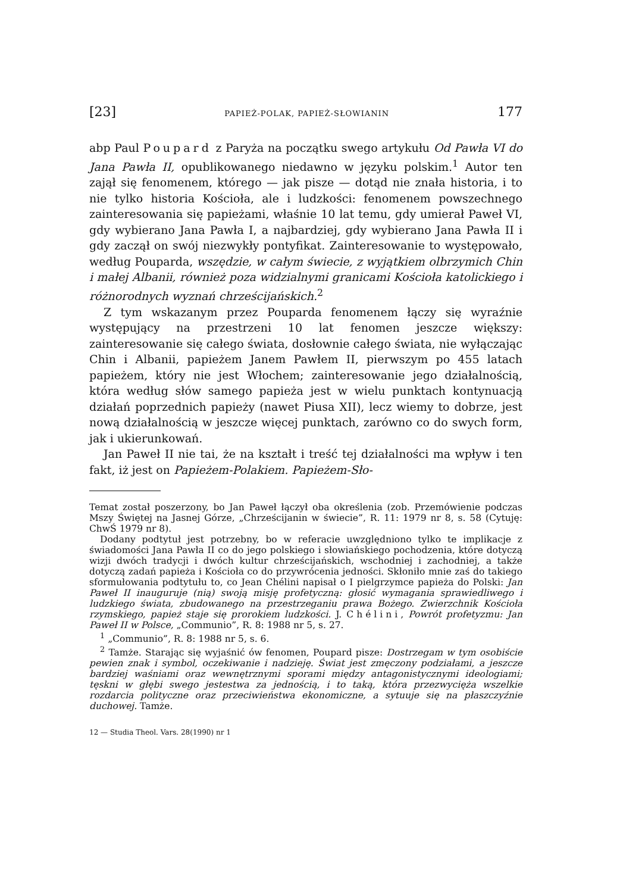[23] PAPIEŻ-POLAK, PAPIEŻ-SŁOWIANIN 177
abp Paul Poupard z Paryża na początku swego artykułu Od Pawła VI do Jana Pawła II, opublikowanego niedawno w języku polskim.<sup>1</sup> Autor ten zajął się fenomenem, którego — jak pisze — dotąd nie znała historia, i to nie tylko historia Kościoła, ale i ludzkości: fenomenem powszechnego zainteresowania się papieżami, właśnie 10 lat temu, gdy umierał Paweł VI, gdy wybierano Jana Pawła I, a najbardziej, gdy wybierano Jana Pawła II i gdy zaczął on swój niezwykły pontyfikat. Zainteresowanie to występowało, według Pouparda, wszędzie, w całym świecie, z wyjątkiem olbrzymich Chin i małej Albanii, również poza widzialnymi granicami Kościoła katolickiego i różnorodnych wyznań chrześcijańskich.<sup>2</sup>
Z tym wskazanym przez Pouparda fenomenem łączy się wyraźnie występujący na przestrzeni 10 lat fenomen jeszcze większy: zainteresowanie się całego świata, dosłownie całego świata, nie wyłączając Chin i Albanii, papieżem Janem Pawłem II, pierwszym po 455 latach papieżem, który nie jest Włochem; zainteresowanie jego działalnością, która według słów samego papieża jest w wielu punktach kontynuacją działań poprzednich papieży (nawet Piusa XII), lecz wiemy to dobrze, jest nową działalnością w jeszcze więcej punktach, zarówno co do swych form, jak i ukierunkowań.
Jan Paweł II nie tai, że na kształt i treść tej działalności ma wpływ i ten fakt, iż jest on Papieżem-Polakiem. Papieżem-Sło-
Temat został poszerzony, bo Jan Paweł łączył oba określenia (zob. Przemówienie podczas Mszy Świętej na Jasnej Górze, „Chrześcijanin w świecie”, R. 11: 1979 nr 8, s. 58 (Cytuję: ChwŚ 1979 nr 8).
Dodany podtytuł jest potrzebny, bo w referacie uwzględniono tylko te implikacje z świadomości Jana Pawła II co do jego polskiego i słowiańskiego pochodzenia, które dotyczą wizji dwóch tradycji i dwóch kultur chrześcijańskich, wschodniej i zachodniej, a także dotyczą zadań papieża i Kościoła co do przywrócenia jedności. Skłoniło mnie zaś do takiego sformułowania podtytułu to, co Jean Chélini napisał o I pielgrzymce papieża do Polski: Jan Paweł II inauguruje (nią) swoją misję profetyczną: głosić wymagania sprawiedliwego i ludzkiego świata, zbudowanego na przestrzeganiu prawa Bożego. Zwierzchnik Kościoła rzymskiego, papież staje się prorokiem ludzkości. J. Chélini, Powrót profetyzmu: Jan Paweł II w Polsce, „Communio”, R. 8: 1988 nr 5, s. 27.
<sup>1</sup> „Communio”, R. 8: 1988 nr 5, s. 6.
<sup>2</sup> Tamże. Starając się wyjaśnić ów fenomen, Poupard pisze: Dostrzegam w tym osobiście pewien znak i symbol, oczekiwanie i nadzieję. Świat jest zmęczony podziałami, a jeszcze bardziej waśniami oraz wewnętrznymi sporami między antagonistycznymi ideologiami; tęskni w głębi swego jestestwa za jednością, i to taką, która przezwycięża wszelkie rozdarcia polityczne oraz przeciwieństwa ekonomiczne, a sytuuje się na płaszczyźnie duchowej. Tamże.
12 — Studia Theol. Vars. 28(1990) nr 1